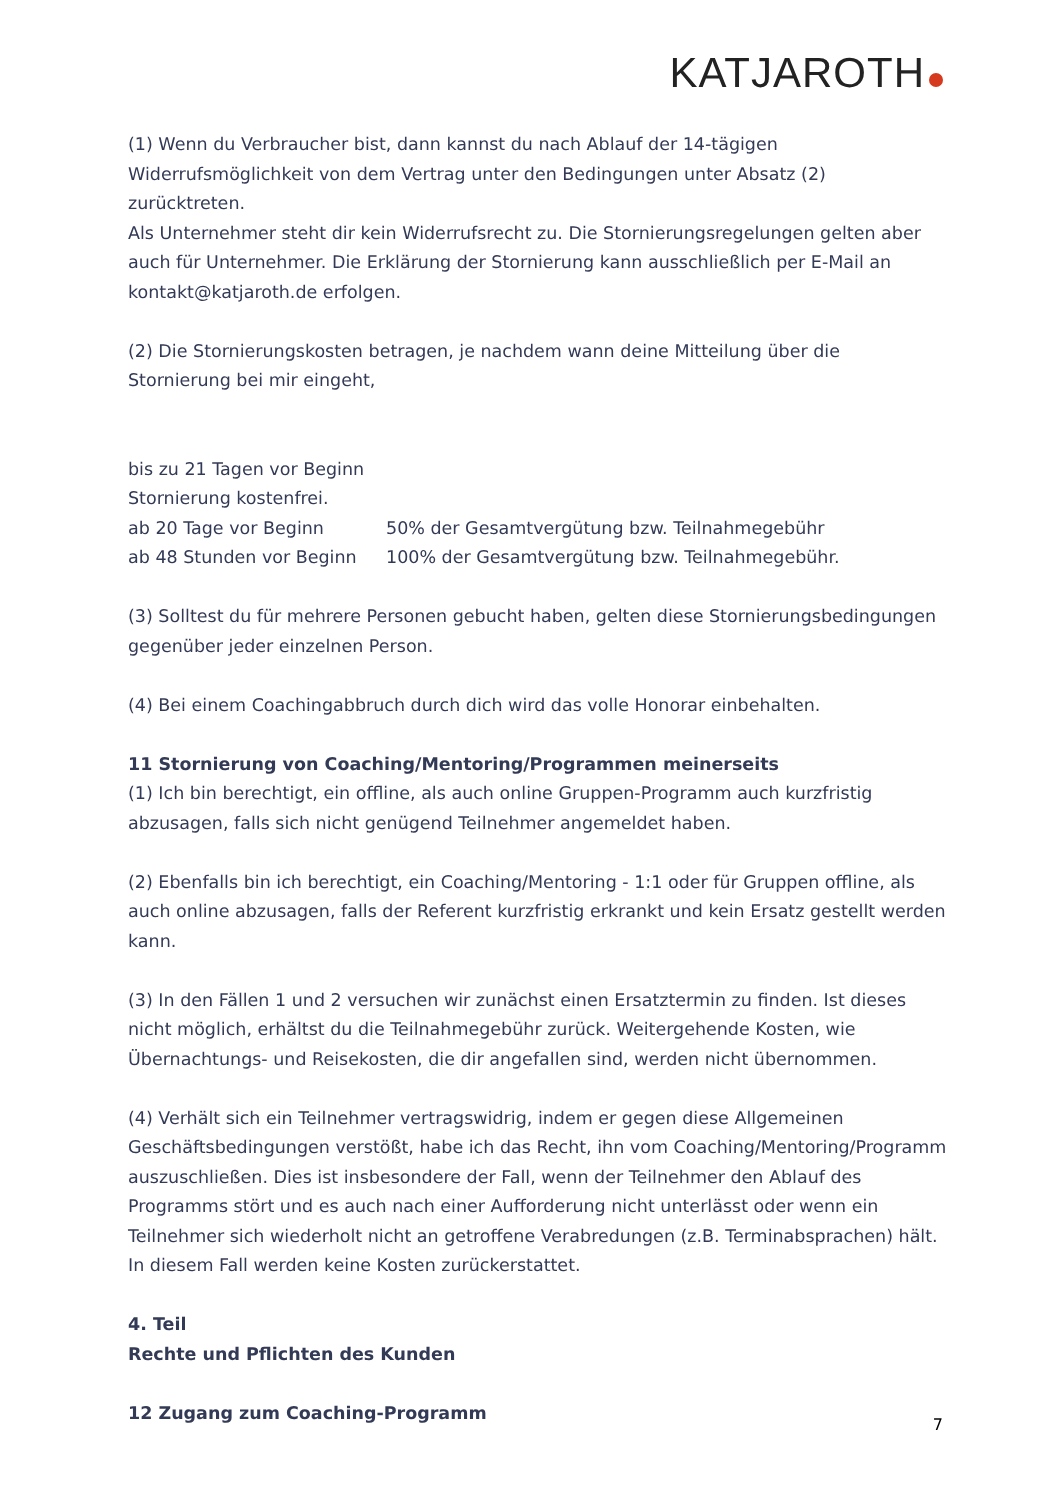KATJAROTH
(1) Wenn du Verbraucher bist, dann kannst du nach Ablauf der 14-tägigen Widerrufsmöglichkeit von dem Vertrag unter den Bedingungen unter Absatz (2) zurücktreten.
Als Unternehmer steht dir kein Widerrufsrecht zu. Die Stornierungsregelungen gelten aber auch für Unternehmer. Die Erklärung der Stornierung kann ausschließlich per E-Mail an kontakt@katjaroth.de erfolgen.
(2) Die Stornierungskosten betragen, je nachdem wann deine Mitteilung über die Stornierung bei mir eingeht,
bis zu 21 Tagen vor Beginn
Stornierung kostenfrei.
ab 20 Tage vor Beginn 50% der Gesamtvergütung bzw. Teilnahmegebühr
ab 48 Stunden vor Beginn 100% der Gesamtvergütung bzw. Teilnahmegebühr.
(3) Solltest du für mehrere Personen gebucht haben, gelten diese Stornierungsbedingungen gegenüber jeder einzelnen Person.
(4) Bei einem Coachingabbruch durch dich wird das volle Honorar einbehalten.
11 Stornierung von Coaching/Mentoring/Programmen meinerseits
(1) Ich bin berechtigt, ein offline, als auch online Gruppen-Programm auch kurzfristig abzusagen, falls sich nicht genügend Teilnehmer angemeldet haben.
(2) Ebenfalls bin ich berechtigt, ein Coaching/Mentoring - 1:1 oder für Gruppen offline, als auch online abzusagen, falls der Referent kurzfristig erkrankt und kein Ersatz gestellt werden kann.
(3) In den Fällen 1 und 2 versuchen wir zunächst einen Ersatztermin zu finden. Ist dieses nicht möglich, erhältst du die Teilnahmegebühr zurück. Weitergehende Kosten, wie Übernachtungs- und Reisekosten, die dir angefallen sind, werden nicht übernommen.
(4) Verhält sich ein Teilnehmer vertragswidrig, indem er gegen diese Allgemeinen Geschäftsbedingungen verstößt, habe ich das Recht, ihn vom Coaching/Mentoring/Programm auszuschließen. Dies ist insbesondere der Fall, wenn der Teilnehmer den Ablauf des Programms stört und es auch nach einer Aufforderung nicht unterlässt oder wenn ein Teilnehmer sich wiederholt nicht an getroffene Verabredungen (z.B. Terminabsprachen) hält. In diesem Fall werden keine Kosten zurückerstattet.
4. Teil
Rechte und Pflichten des Kunden
12 Zugang zum Coaching-Programm
7